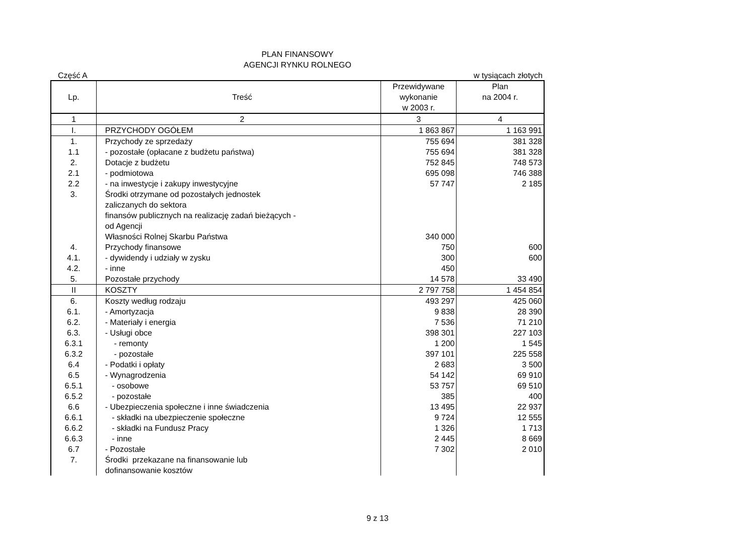PLAN FINANSOWY
AGENCJI RYNKU ROLNEGO
Część A w tysiącach złotych
| Lp. | Treść | Przewidywane wykonanie w 2003 r. | Plan na 2004 r. |
| 1 | 2 | 3 | 4 |
| I. | PRZYCHODY OGÓŁEM | 1 863 867 | 1 163 991 |
| 1. | Przychody ze sprzedaży | 755 694 | 381 328 |
| 1.1 | - pozostałe (opłacane z budżetu państwa) | 755 694 | 381 328 |
| 2. | Dotacje z budżetu | 752 845 | 748 573 |
| 2.1 | - podmiotowa | 695 098 | 746 388 |
| 2.2 | - na inwestycje i zakupy inwestycyjne | 57 747 | 2 185 |
| 3. | Środki otrzymane od pozostałych jednostek zaliczanych do sektora finansów publicznych na realizację zadań bieżących - od Agencji Własności Rolnej Skarbu Państwa | 340 000 | |
| 4. | Przychody finansowe | 750 | 600 |
| 4.1. | - dywidendy i udziały w zysku | 300 | 600 |
| 4.2. | - inne | 450 | |
| 5. | Pozostałe przychody | 14 578 | 33 490 |
| II | KOSZTY | 2 797 758 | 1 454 854 |
| 6. | Koszty według rodzaju | 493 297 | 425 060 |
| 6.1. | - Amortyzacja | 9 838 | 28 390 |
| 6.2. | - Materiały i energia | 7 536 | 71 210 |
| 6.3. | - Usługi obce | 398 301 | 227 103 |
| 6.3.1 | - remonty | 1 200 | 1 545 |
| 6.3.2 | - pozostałe | 397 101 | 225 558 |
| 6.4 | - Podatki i opłaty | 2 683 | 3 500 |
| 6.5 | - Wynagrodzenia | 54 142 | 69 910 |
| 6.5.1 | - osobowe | 53 757 | 69 510 |
| 6.5.2 | - pozostałe | 385 | 400 |
| 6.6 | - Ubezpieczenia społeczne i inne świadczenia | 13 495 | 22 937 |
| 6.6.1 | - składki na ubezpieczenie społeczne | 9 724 | 12 555 |
| 6.6.2 | - składki na Fundusz Pracy | 1 326 | 1 713 |
| 6.6.3 | - inne | 2 445 | 8 669 |
| 6.7 | - Pozostałe | 7 302 | 2 010 |
| 7. | Środki przekazane na finansowanie lub dofinansowanie kosztów | | |
9 z 13